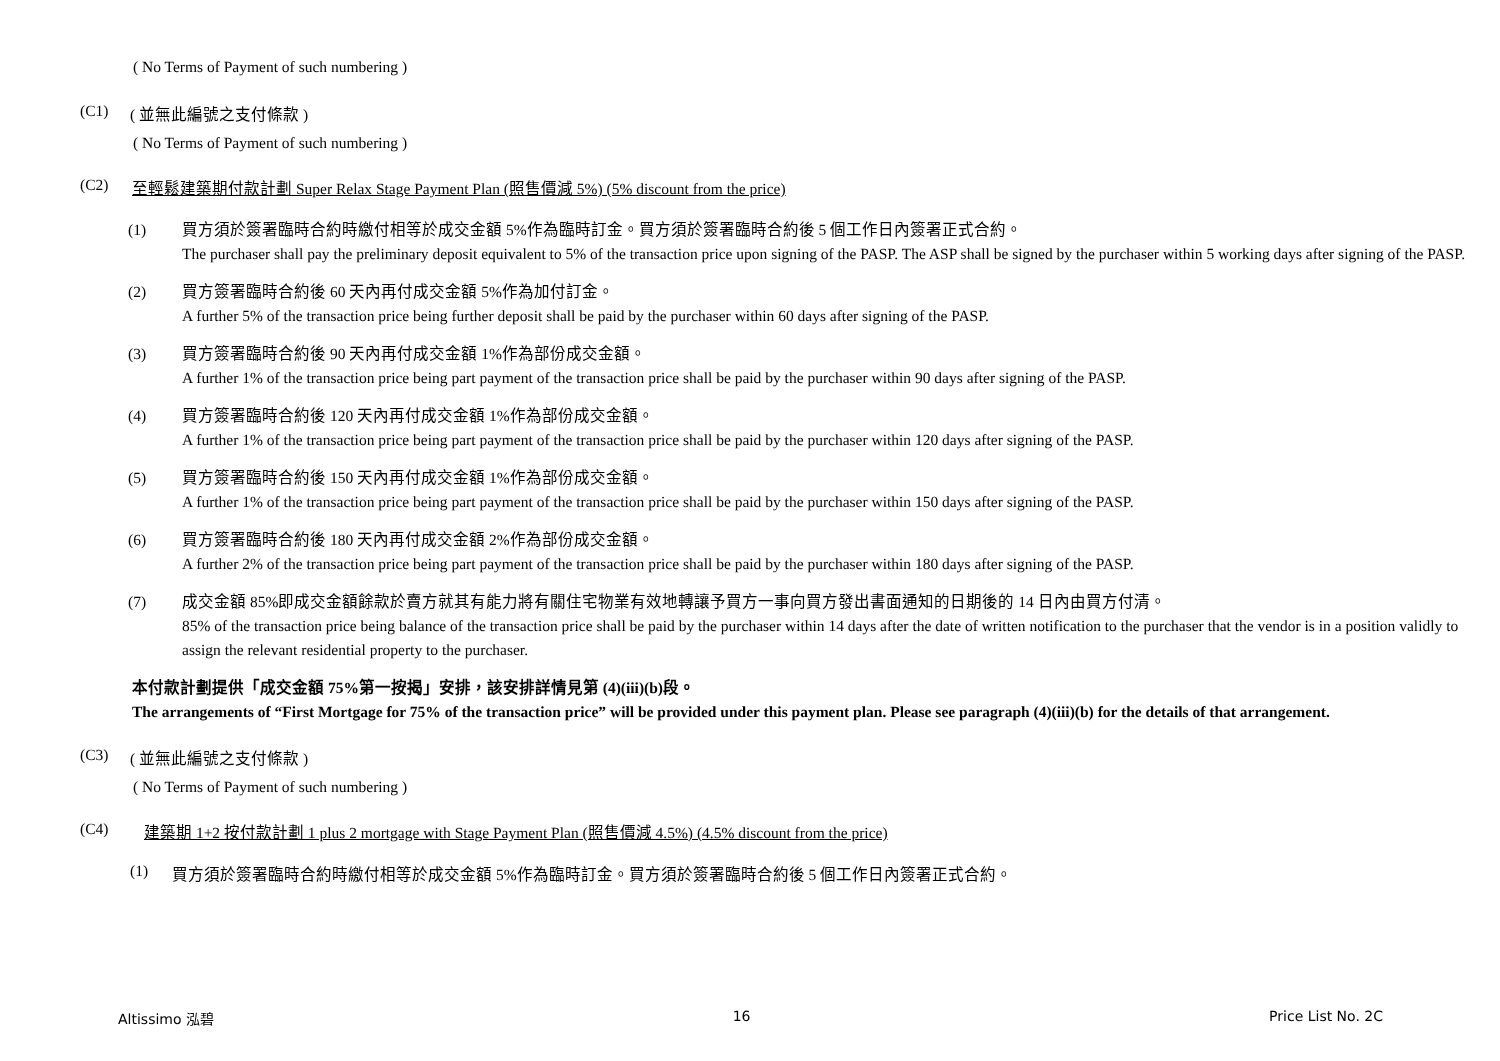( No Terms of Payment of such numbering )
(C1) ( 並無此編號之支付條款 )
( No Terms of Payment of such numbering )
(C2) 至輕鬆建築期付款計劃 Super Relax Stage Payment Plan (照售價減 5%) (5% discount from the price)
(1) 買方須於簽署臨時合約時繳付相等於成交金額 5%作為臨時訂金。買方須於簽署臨時合約後 5 個工作日內簽署正式合約。
The purchaser shall pay the preliminary deposit equivalent to 5% of the transaction price upon signing of the PASP. The ASP shall be signed by the purchaser within 5 working days after signing of the PASP.
(2) 買方簽署臨時合約後 60 天內再付成交金額 5%作為加付訂金。
A further 5% of the transaction price being further deposit shall be paid by the purchaser within 60 days after signing of the PASP.
(3) 買方簽署臨時合約後 90 天內再付成交金額 1%作為部份成交金額。
A further 1% of the transaction price being part payment of the transaction price shall be paid by the purchaser within 90 days after signing of the PASP.
(4) 買方簽署臨時合約後 120 天內再付成交金額 1%作為部份成交金額。
A further 1% of the transaction price being part payment of the transaction price shall be paid by the purchaser within 120 days after signing of the PASP.
(5) 買方簽署臨時合約後 150 天內再付成交金額 1%作為部份成交金額。
A further 1% of the transaction price being part payment of the transaction price shall be paid by the purchaser within 150 days after signing of the PASP.
(6) 買方簽署臨時合約後 180 天內再付成交金額 2%作為部份成交金額。
A further 2% of the transaction price being part payment of the transaction price shall be paid by the purchaser within 180 days after signing of the PASP.
(7) 成交金額 85%即成交金額餘款於賣方就其有能力將有關住宅物業有效地轉讓予買方一事向買方發出書面通知的日期後的 14 日內由買方付清。
85% of the transaction price being balance of the transaction price shall be paid by the purchaser within 14 days after the date of written notification to the purchaser that the vendor is in a position validly to assign the relevant residential property to the purchaser.
本付款計劃提供「成交金額 75%第一按揭」安排，該安排詳情見第 (4)(iii)(b)段。
The arrangements of “First Mortgage for 75% of the transaction price” will be provided under this payment plan. Please see paragraph (4)(iii)(b) for the details of that arrangement.
(C3) ( 並無此編號之支付條款 )
( No Terms of Payment of such numbering )
(C4) 建築期 1+2 按付款計劃 1 plus 2 mortgage with Stage Payment Plan (照售價減 4.5%) (4.5% discount from the price)
(1) 買方須於簽署臨時合約時繳付相等於成交金額 5%作為臨時訂金。買方須於簽署臨時合約後 5 個工作日內簽署正式合約。
Altissimo 泓碧 16 Price List No. 2C